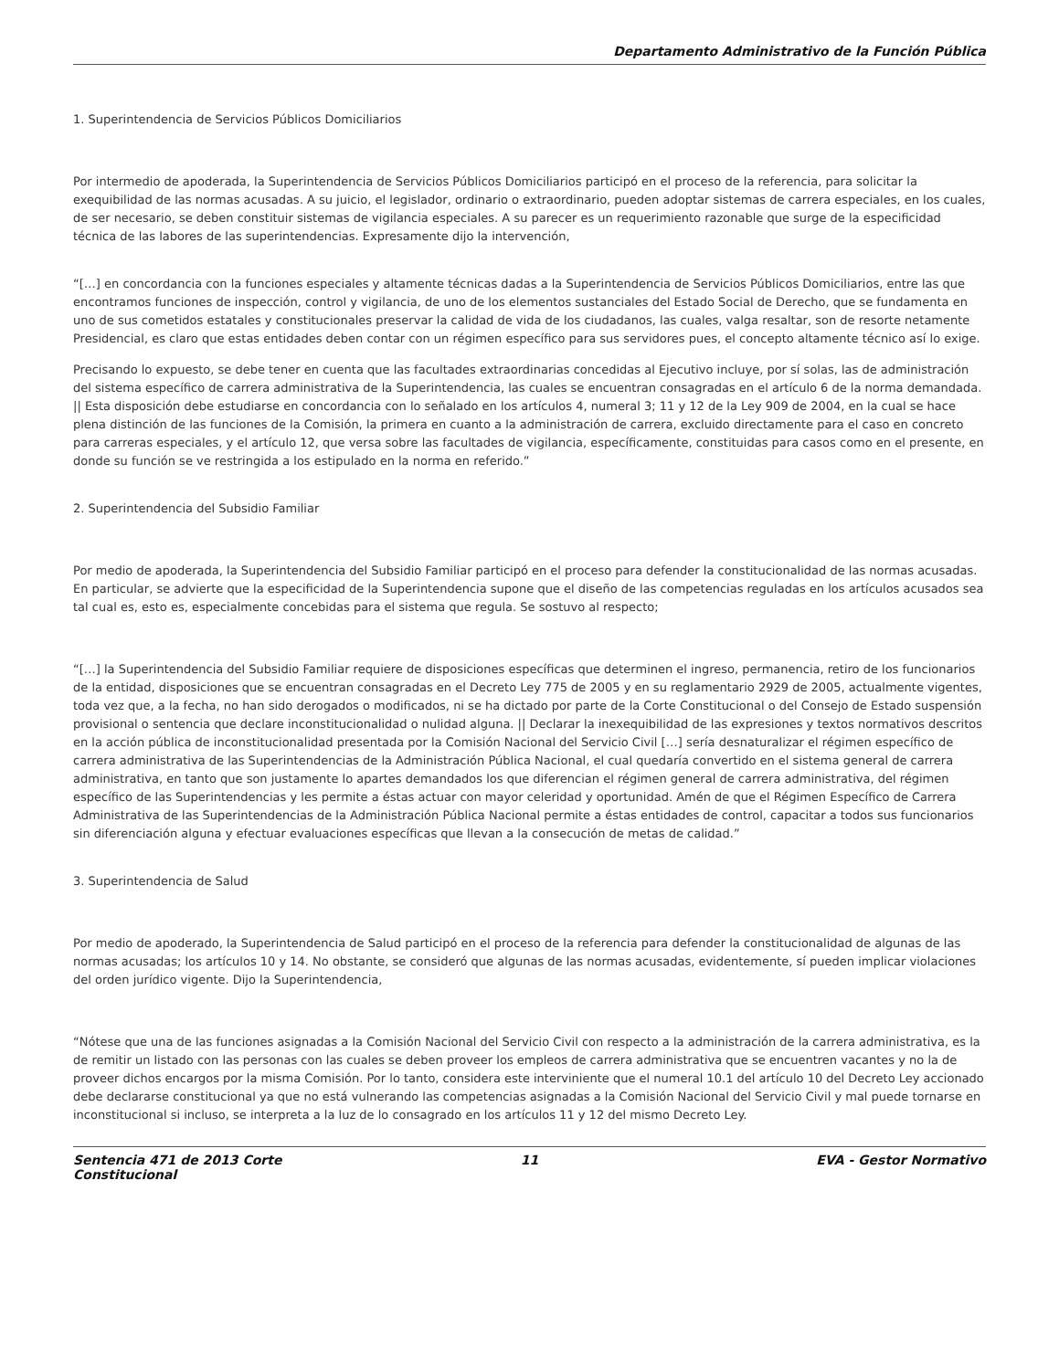Departamento Administrativo de la Función Pública
1. Superintendencia de Servicios Públicos Domiciliarios
Por intermedio de apoderada, la Superintendencia de Servicios Públicos Domiciliarios participó en el proceso de la referencia, para solicitar la exequibilidad de las normas acusadas. A su juicio, el legislador, ordinario o extraordinario, pueden adoptar sistemas de carrera especiales, en los cuales, de ser necesario, se deben constituir sistemas de vigilancia especiales. A su parecer es un requerimiento razonable que surge de la especificidad técnica de las labores de las superintendencias. Expresamente dijo la intervención,
“[…] en concordancia con la funciones especiales y altamente técnicas dadas a la Superintendencia de Servicios Públicos Domiciliarios, entre las que encontramos funciones de inspección, control y vigilancia, de uno de los elementos sustanciales del Estado Social de Derecho, que se fundamenta en uno de sus cometidos estatales y constitucionales preservar la calidad de vida de los ciudadanos, las cuales, valga resaltar, son de resorte netamente Presidencial, es claro que estas entidades deben contar con un régimen específico para sus servidores pues, el concepto altamente técnico así lo exige.
Precisando lo expuesto, se debe tener en cuenta que las facultades extraordinarias concedidas al Ejecutivo incluye, por sí solas, las de administración del sistema específico de carrera administrativa de la Superintendencia, las cuales se encuentran consagradas en el artículo 6 de la norma demandada. || Esta disposición debe estudiarse en concordancia con lo señalado en los artículos 4, numeral 3; 11 y 12 de la Ley 909 de 2004, en la cual se hace plena distinción de las funciones de la Comisión, la primera en cuanto a la administración de carrera, excluido directamente para el caso en concreto para carreras especiales, y el artículo 12, que versa sobre las facultades de vigilancia, específicamente, constituidas para casos como en el presente, en donde su función se ve restringida a los estipulado en la norma en referido.”
2. Superintendencia del Subsidio Familiar
Por medio de apoderada, la Superintendencia del Subsidio Familiar participó en el proceso para defender la constitucionalidad de las normas acusadas. En particular, se advierte que la especificidad de la Superintendencia supone que el diseño de las competencias reguladas en los artículos acusados sea tal cual es, esto es, especialmente concebidas para el sistema que regula. Se sostuvo al respecto;
“[…] la Superintendencia del Subsidio Familiar requiere de disposiciones específicas que determinen el ingreso, permanencia, retiro de los funcionarios de la entidad, disposiciones que se encuentran consagradas en el Decreto Ley 775 de 2005 y en su reglamentario 2929 de 2005, actualmente vigentes, toda vez que, a la fecha, no han sido derogados o modificados, ni se ha dictado por parte de la Corte Constitucional o del Consejo de Estado suspensión provisional o sentencia que declare inconstitucionalidad o nulidad alguna. || Declarar la inexequibilidad de las expresiones y textos normativos descritos en la acción pública de inconstitucionalidad presentada por la Comisión Nacional del Servicio Civil […] sería desnaturalizar el régimen específico de carrera administrativa de las Superintendencias de la Administración Pública Nacional, el cual quedaría convertido en el sistema general de carrera administrativa, en tanto que son justamente lo apartes demandados los que diferencian el régimen general de carrera administrativa, del régimen específico de las Superintendencias y les permite a éstas actuar con mayor celeridad y oportunidad. Amén de que el Régimen Específico de Carrera Administrativa de las Superintendencias de la Administración Pública Nacional permite a éstas entidades de control, capacitar a todos sus funcionarios sin diferenciación alguna y efectuar evaluaciones específicas que llevan a la consecución de metas de calidad.”
3. Superintendencia de Salud
Por medio de apoderado, la Superintendencia de Salud participó en el proceso de la referencia para defender la constitucionalidad de algunas de las normas acusadas; los artículos 10 y 14. No obstante, se consideró que algunas de las normas acusadas, evidentemente, sí pueden implicar violaciones del orden jurídico vigente. Dijo la Superintendencia,
“Nótese que una de las funciones asignadas a la Comisión Nacional del Servicio Civil con respecto a la administración de la carrera administrativa, es la de remitir un listado con las personas con las cuales se deben proveer los empleos de carrera administrativa que se encuentren vacantes y no la de proveer dichos encargos por la misma Comisión. Por lo tanto, considera este interviniente que el numeral 10.1 del artículo 10 del Decreto Ley accionado debe declararse constitucional ya que no está vulnerando las competencias asignadas a la Comisión Nacional del Servicio Civil y mal puede tornarse en inconstitucional si incluso, se interpreta a la luz de lo consagrado en los artículos 11 y 12 del mismo Decreto Ley.
Sentencia 471 de 2013 Corte Constitucional
11 EVA - Gestor Normativo